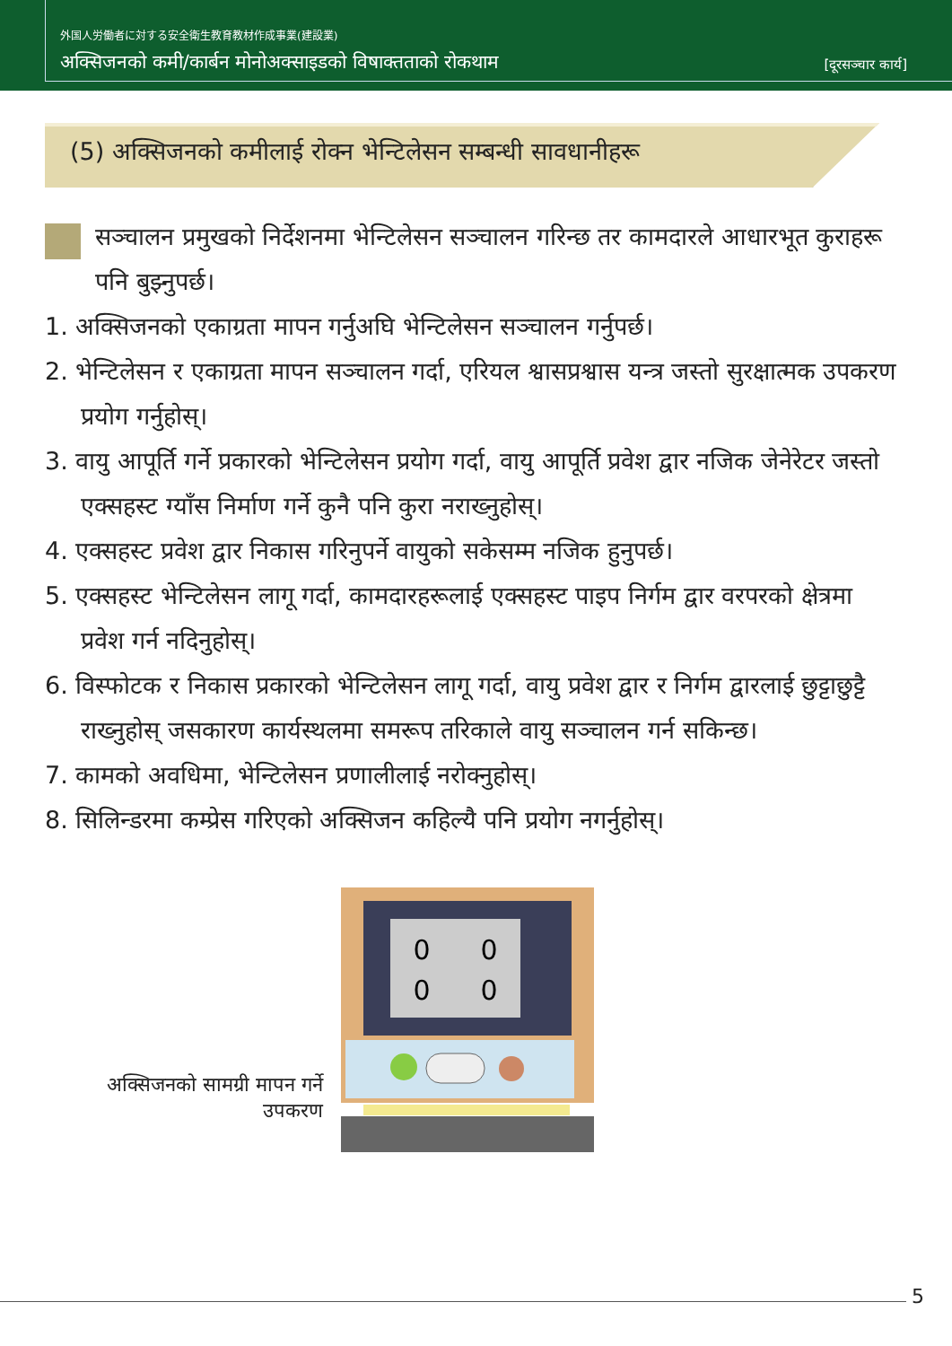外国人労働者に対する安全衛生教育教材作成事業(建設業)
अक्सिजनको कमी/कार्बन मोनोअक्साइडको विषाक्तताको रोकथाम [दूरसञ्चार कार्य]
(5) अक्सिजनको कमीलाई रोक्न भेन्टिलेसन सम्बन्धी सावधानीहरू
सञ्चालन प्रमुखको निर्देशनमा भेन्टिलेसन सञ्चालन गरिन्छ तर कामदारले आधारभूत कुराहरू पनि बुझ्नुपर्छ।
1. अक्सिजनको एकाग्रता मापन गर्नुअघि भेन्टिलेसन सञ्चालन गर्नुपर्छ।
2. भेन्टिलेसन र एकाग्रता मापन सञ्चालन गर्दा, एरियल श्वासप्रश्वास यन्त्र जस्तो सुरक्षात्मक उपकरण प्रयोग गर्नुहोस्।
3. वायु आपूर्ति गर्ने प्रकारको भेन्टिलेसन प्रयोग गर्दा, वायु आपूर्ति प्रवेश द्वार नजिक जेनेरेटर जस्तो एक्सहस्ट ग्याँस निर्माण गर्ने कुनै पनि कुरा नराख्नुहोस्।
4. एक्सहस्ट प्रवेश द्वार निकास गरिनुपर्ने वायुको सकेसम्म नजिक हुनुपर्छ।
5. एक्सहस्ट भेन्टिलेसन लागू गर्दा, कामदारहरूलाई एक्सहस्ट पाइप निर्गम द्वार वरपरको क्षेत्रमा प्रवेश गर्न नदिनुहोस्।
6. विस्फोटक र निकास प्रकारको भेन्टिलेसन लागू गर्दा, वायु प्रवेश द्वार र निर्गम द्वारलाई छुट्टाछुट्टै राख्नुहोस् जसकारण कार्यस्थलमा समरूप तरिकाले वायु सञ्चालन गर्न सकिन्छ।
7. कामको अवधिमा, भेन्टिलेसन प्रणालीलाई नरोक्नुहोस्।
8. सिलिन्डरमा कम्प्रेस गरिएको अक्सिजन कहिल्यै पनि प्रयोग नगर्नुहोस्।
अक्सिजनको सामग्री मापन गर्ने उपकरण
0
0
0
0
5